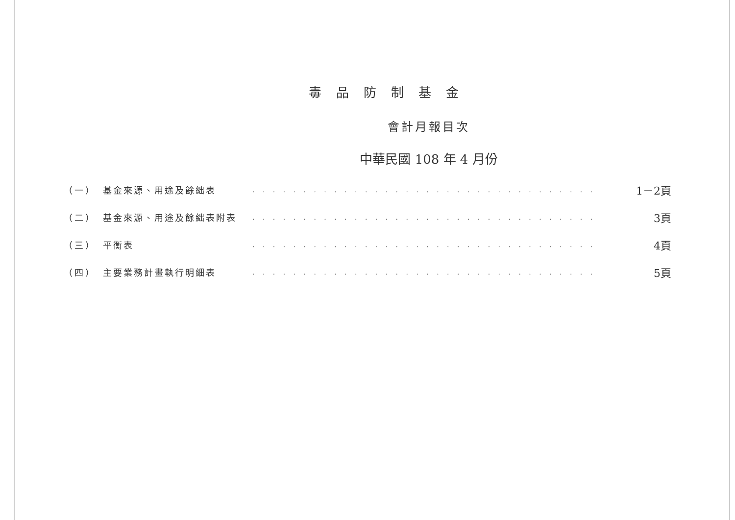毒品防制基金
會計月報目次
中華民國 108 年 4 月份
| （一） | 基金來源、用途及餘絀表 | . . . . . . . . . . . . . . . . . . . . . . . . . . . . . . . . . . | 1－2頁 |
| （二） | 基金來源、用途及餘絀表附表 | . . . . . . . . . . . . . . . . . . . . . . . . . . . . . . . . . . | 3頁 |
| （三） | 平衡表 | . . . . . . . . . . . . . . . . . . . . . . . . . . . . . . . . . . | 4頁 |
| （四） | 主要業務計畫執行明細表 | . . . . . . . . . . . . . . . . . . . . . . . . . . . . . . . . . . | 5頁 |